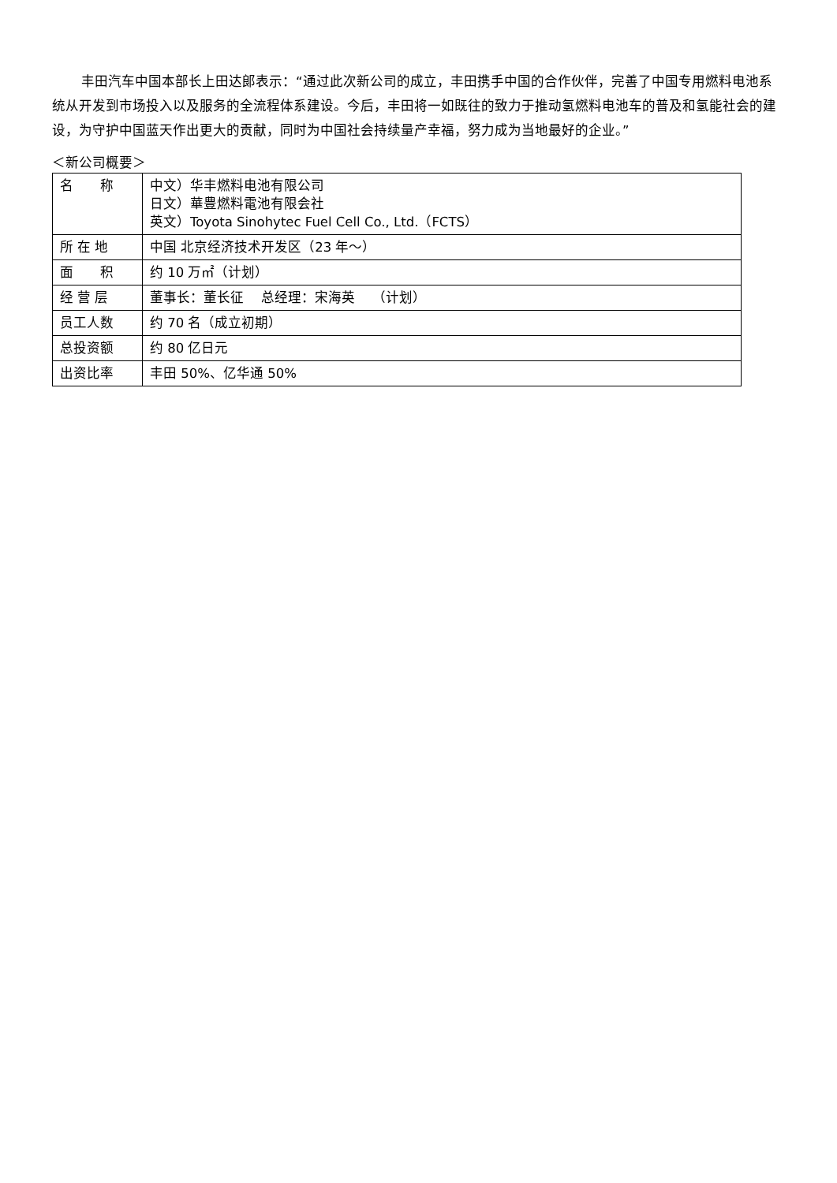丰田汽车中国本部长上田达郎表示：“通过此次新公司的成立，丰田携手中国的合作伙伴，完善了中国专用燃料电池系统从开发到市场投入以及服务的全流程体系建设。今后，丰田将一如既往的致力于推动氢燃料电池车的普及和氢能社会的建设，为守护中国蓝天作出更大的贡献，同时为中国社会持续量产幸福，努力成为当地最好的企业。”
＜新公司概要＞
| 名 称 | 中文）华丰燃料电池有限公司 日文）華豊燃料電池有限会社 英文）Toyota Sinohytec Fuel Cell Co., Ltd.（FCTS） |
| 所 在 地 | 中国 北京经济技术开发区（23 年～） |
| 面 积 | 约 10 万㎡（计划） |
| 经 营 层 | 董事长：董长征 总经理：宋海英 （计划） |
| 员工人数 | 约 70 名（成立初期） |
| 总投资额 | 约 80 亿日元 |
| 出资比率 | 丰田 50%、亿华通 50% |